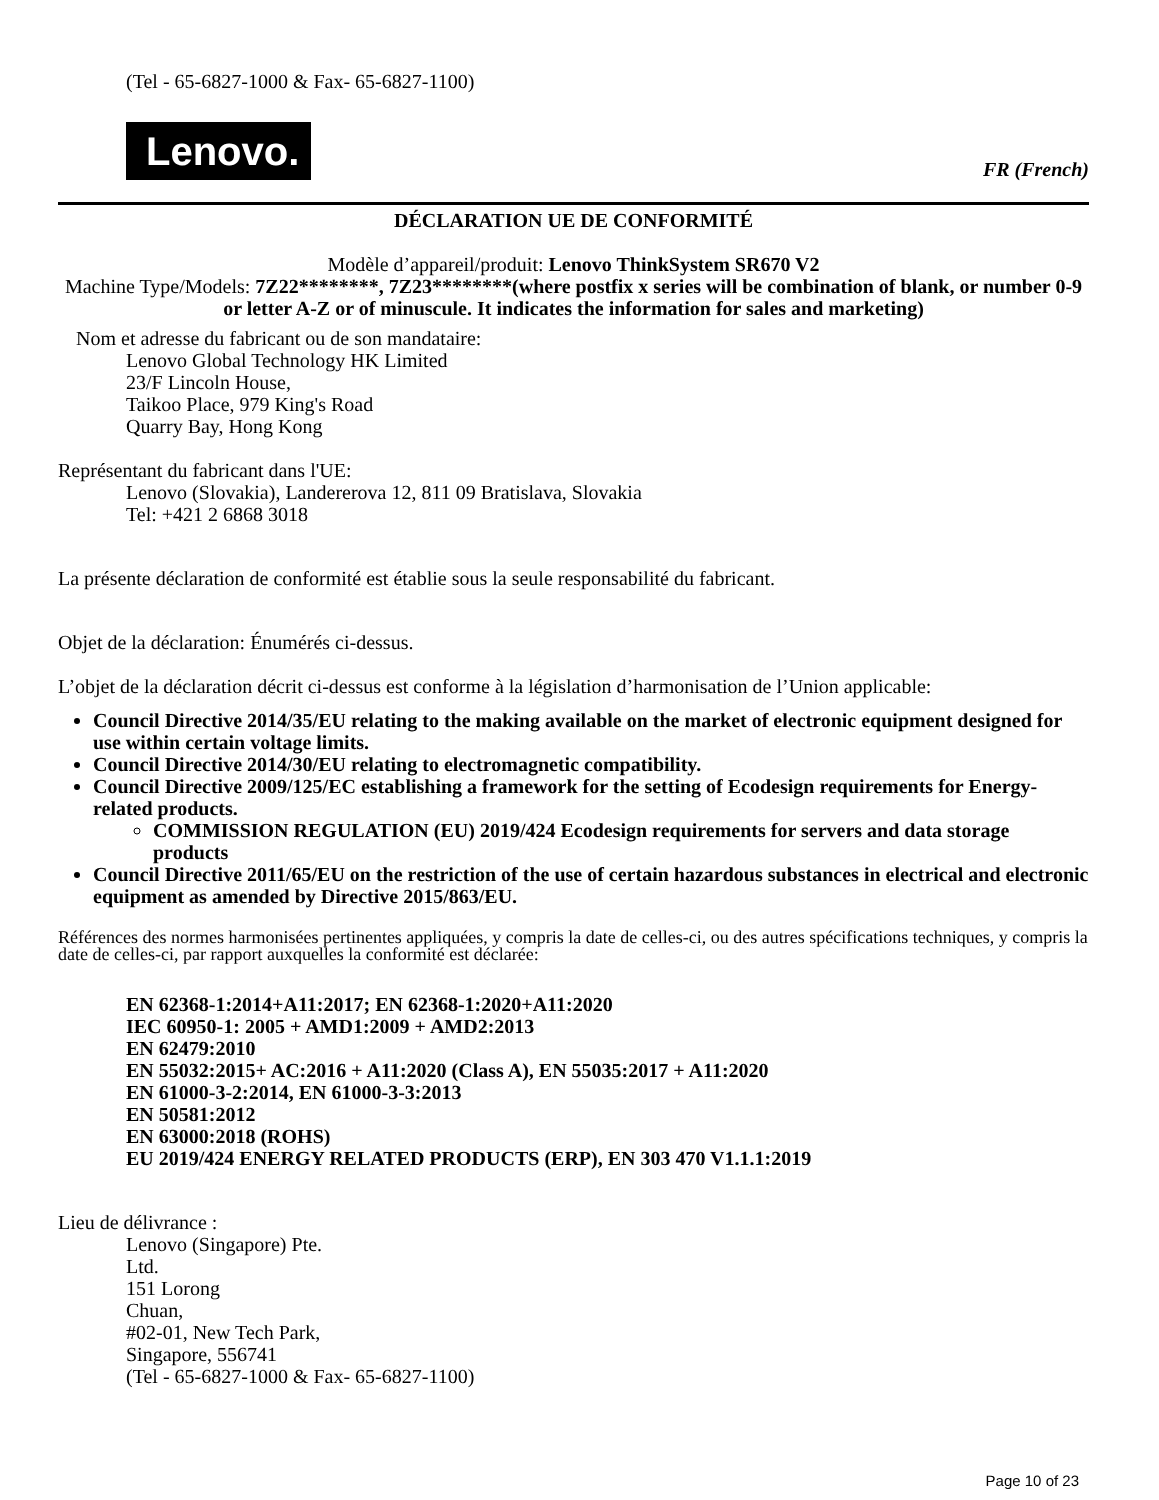(Tel - 65-6827-1000 & Fax- 65-6827-1100)
Lenovo.
FR (French)
DÉCLARATION UE DE CONFORMITÉ
Modèle d’appareil/produit: Lenovo ThinkSystem SR670 V2
Machine Type/Models: 7Z22********, 7Z23********(where postfix x series will be combination of blank, or number 0-9 or letter A-Z or of minuscule. It indicates the information for sales and marketing)
Nom et adresse du fabricant ou de son mandataire:
Lenovo Global Technology HK Limited
23/F Lincoln House,
Taikoo Place, 979 King's Road
Quarry Bay, Hong Kong
Représentant du fabricant dans l'UE:
Lenovo (Slovakia), Landererova 12, 811 09 Bratislava, Slovakia
Tel: +421 2 6868 3018
La présente déclaration de conformité est établie sous la seule responsabilité du fabricant.
Objet de la déclaration: Énumérés ci-dessus.
L’objet de la déclaration décrit ci-dessus est conforme à la législation d’harmonisation de l’Union applicable:
Council Directive 2014/35/EU relating to the making available on the market of electronic equipment designed for use within certain voltage limits.
Council Directive 2014/30/EU relating to electromagnetic compatibility.
Council Directive 2009/125/EC establishing a framework for the setting of Ecodesign requirements for Energy-related products.
COMMISSION REGULATION (EU) 2019/424 Ecodesign requirements for servers and data storage products
Council Directive 2011/65/EU on the restriction of the use of certain hazardous substances in electrical and electronic equipment as amended by Directive 2015/863/EU.
Références des normes harmonisées pertinentes appliquées, y compris la date de celles-ci, ou des autres spécifications techniques, y compris la date de celles-ci, par rapport auxquelles la conformité est déclarée:
EN 62368-1:2014+A11:2017; EN 62368-1:2020+A11:2020
IEC 60950-1: 2005 + AMD1:2009 + AMD2:2013
EN 62479:2010
EN 55032:2015+ AC:2016 + A11:2020 (Class A), EN 55035:2017 + A11:2020
EN 61000-3-2:2014, EN 61000-3-3:2013
EN 50581:2012
EN 63000:2018 (ROHS)
EU 2019/424 ENERGY RELATED PRODUCTS (ERP), EN 303 470 V1.1.1:2019
Lieu de délivrance :
Lenovo (Singapore) Pte.
Ltd.
151 Lorong
Chuan,
#02-01, New Tech Park,
Singapore, 556741
(Tel - 65-6827-1000 & Fax- 65-6827-1100)
Page 10 of 23